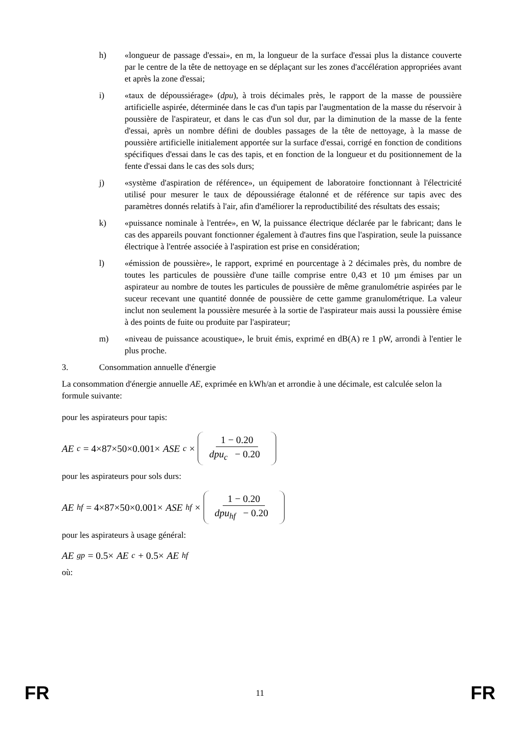h) «longueur de passage d'essai», en m, la longueur de la surface d'essai plus la distance couverte par le centre de la tête de nettoyage en se déplaçant sur les zones d'accélération appropriées avant et après la zone d'essai;
i) «taux de dépoussiérage» (dpu), à trois décimales près, le rapport de la masse de poussière artificielle aspirée, déterminée dans le cas d'un tapis par l'augmentation de la masse du réservoir à poussière de l'aspirateur, et dans le cas d'un sol dur, par la diminution de la masse de la fente d'essai, après un nombre défini de doubles passages de la tête de nettoyage, à la masse de poussière artificielle initialement apportée sur la surface d'essai, corrigé en fonction de conditions spécifiques d'essai dans le cas des tapis, et en fonction de la longueur et du positionnement de la fente d'essai dans le cas des sols durs;
j) «système d'aspiration de référence», un équipement de laboratoire fonctionnant à l'électricité utilisé pour mesurer le taux de dépoussiérage étalonné et de référence sur tapis avec des paramètres donnés relatifs à l'air, afin d'améliorer la reproductibilité des résultats des essais;
k) «puissance nominale à l'entrée», en W, la puissance électrique déclarée par le fabricant; dans le cas des appareils pouvant fonctionner également à d'autres fins que l'aspiration, seule la puissance électrique à l'entrée associée à l'aspiration est prise en considération;
l) «émission de poussière», le rapport, exprimé en pourcentage à 2 décimales près, du nombre de toutes les particules de poussière d'une taille comprise entre 0,43 et 10 µm émises par un aspirateur au nombre de toutes les particules de poussière de même granulométrie aspirées par le suceur recevant une quantité donnée de poussière de cette gamme granulométrique. La valeur inclut non seulement la poussière mesurée à la sortie de l'aspirateur mais aussi la poussière émise à des points de fuite ou produite par l'aspirateur;
m) «niveau de puissance acoustique», le bruit émis, exprimé en dB(A) re 1 pW, arrondi à l'entier le plus proche.
3. Consommation annuelle d'énergie
La consommation d'énergie annuelle AE, exprimée en kWh/an et arrondie à une décimale, est calculée selon la formule suivante:
pour les aspirateurs pour tapis:
AE<sub>c</sub> = 4×87×50×0.001× ASE<sub>c</sub> × 1 − 0.20 dpu<sub>c</sub> − 0.20
pour les aspirateurs pour sols durs:
AE<sub>hf</sub> = 4×87×50×0.001× ASE<sub>hf</sub> × 1 − 0.20 dpu<sub>hf</sub> − 0.20
pour les aspirateurs à usage général:
AE<sub>gp</sub> = 0.5× AE<sub>c</sub> + 0.5× AE<sub>hf</sub>
où:
FR 11 FR